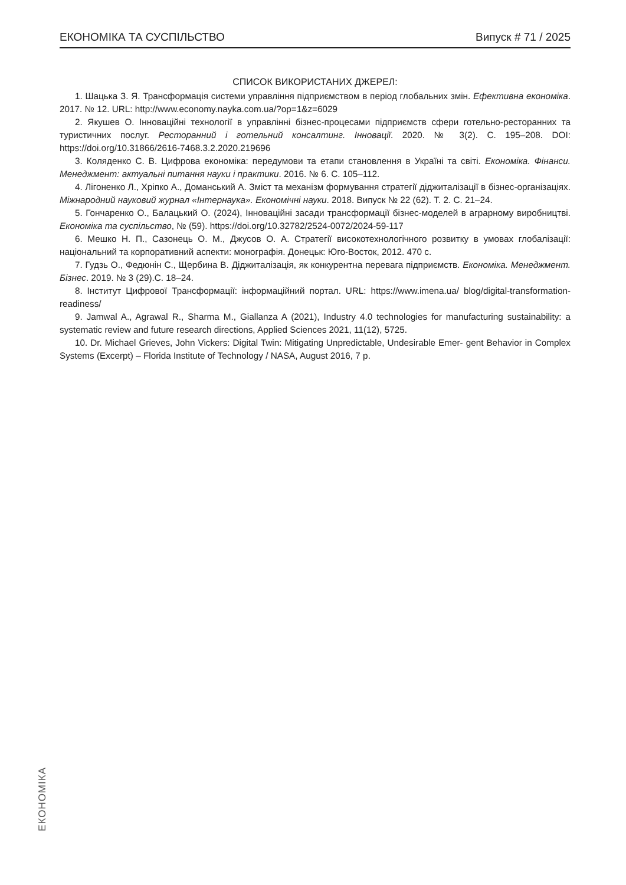ЕКОНОМІКА ТА СУСПІЛЬСТВО Випуск # 71 / 2025
СПИСОК ВИКОРИСТАНИХ ДЖЕРЕЛ:
1. Шацька З. Я. Трансформація системи управління підприємством в період глобальних змін. Ефективна економіка. 2017. № 12. URL: http://www.economy.nayka.com.ua/?op=1&z=6029
2. Якушев О. Інноваційні технології в управлінні бізнес-процесами підприємств сфери готельно-ресторанних та туристичних послуг. Ресторанний і готельний консалтинг. Інновації. 2020. № 3(2). С. 195–208. DOI: https://doi.org/10.31866/2616-7468.3.2.2020.219696
3. Коляденко С. В. Цифрова економіка: передумови та етапи становлення в Україні та світі. Економіка. Фінанси. Менеджмент: актуальні питання науки і практики. 2016. № 6. С. 105–112.
4. Лігоненко Л., Хріпко А., Доманський А. Зміст та механізм формування стратегії діджиталізації в бізнес-організаціях. Міжнародний науковий журнал «Інтернаука». Економічні науки. 2018. Випуск № 22 (62). Т. 2. С. 21–24.
5. Гончаренко О., Балацький О. (2024), Інноваційні засади трансформації бізнес-моделей в аграрному виробництві. Економіка та суспільство, № (59). https://doi.org/10.32782/2524-0072/2024-59-117
6. Мешко Н. П., Сазонець О. М., Джусов О. А. Стратегії високотехнологічного розвитку в умовах глобалізації: національний та корпоративний аспекти: монографія. Донецьк: Юго-Восток, 2012. 470 с.
7. Гудзь О., Федюнін С., Щербина В. Діджиталізація, як конкурентна перевага підприємств. Економіка. Менеджмент. Бізнес. 2019. № 3 (29).С. 18–24.
8. Інститут Цифрової Трансформації: інформаційний портал. URL: https://www.imena.ua/ blog/digital-transformation-readiness/
9. Jamwal A., Agrawal R., Sharma M., Giallanza A (2021), Industry 4.0 technologies for manufacturing sustainability: a systematic review and future research directions, Applied Sciences 2021, 11(12), 5725.
10. Dr. Michael Grieves, John Vickers: Digital Twin: Mitigating Unpredictable, Undesirable Emer- gent Behavior in Complex Systems (Excerpt) – Florida Institute of Technology / NASA, August 2016, 7 p.
ЕКОНОМІКА